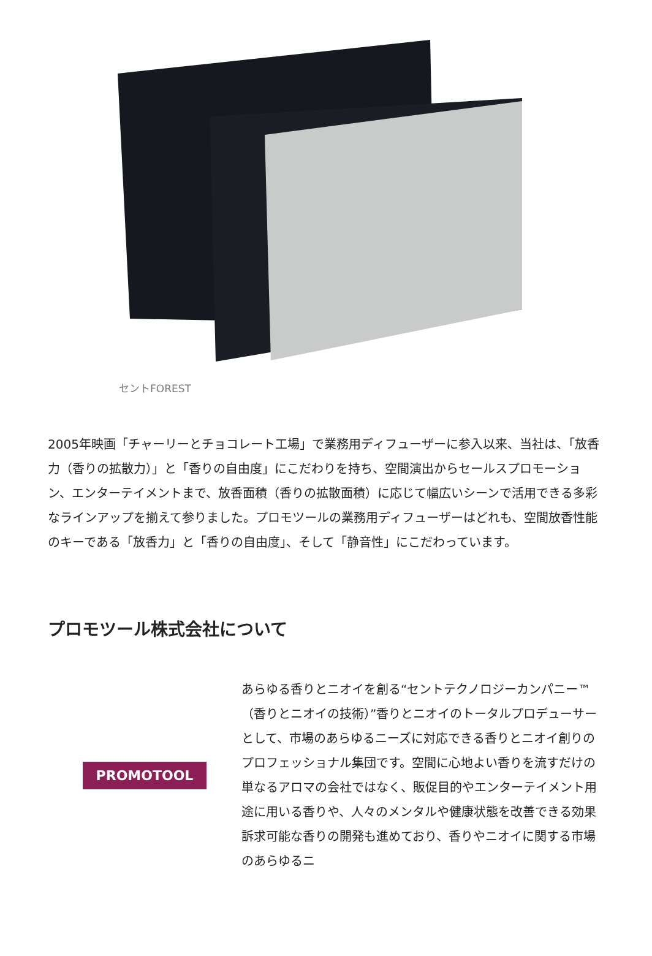セントFOREST
2005年映画「チャーリーとチョコレート工場」で業務用ディフューザーに参入以来、当社は、「放香力（香りの拡散力）」と「香りの自由度」にこだわりを持ち、空間演出からセールスプロモーション、エンターテイメントまで、放香面積（香りの拡散面積）に応じて幅広いシーンで活用できる多彩なラインアップを揃えて参りました。プロモツールの業務用ディフューザーはどれも、空間放香性能のキーである「放香力」と「香りの自由度」、そして「静音性」にこだわっています。
プロモツール株式会社について
PROMOTOOL
あらゆる香りとニオイを創る“セントテクノロジーカンパニー™（香りとニオイの技術）”香りとニオイのトータルプロデューサーとして、市場のあらゆるニーズに対応できる香りとニオイ創りのプロフェッショナル集団です。空間に心地よい香りを流すだけの単なるアロマの会社ではなく、販促目的やエンターテイメント用途に用いる香りや、人々のメンタルや健康状態を改善できる効果訴求可能な香りの開発も進めており、香りやニオイに関する市場のあらゆるニ